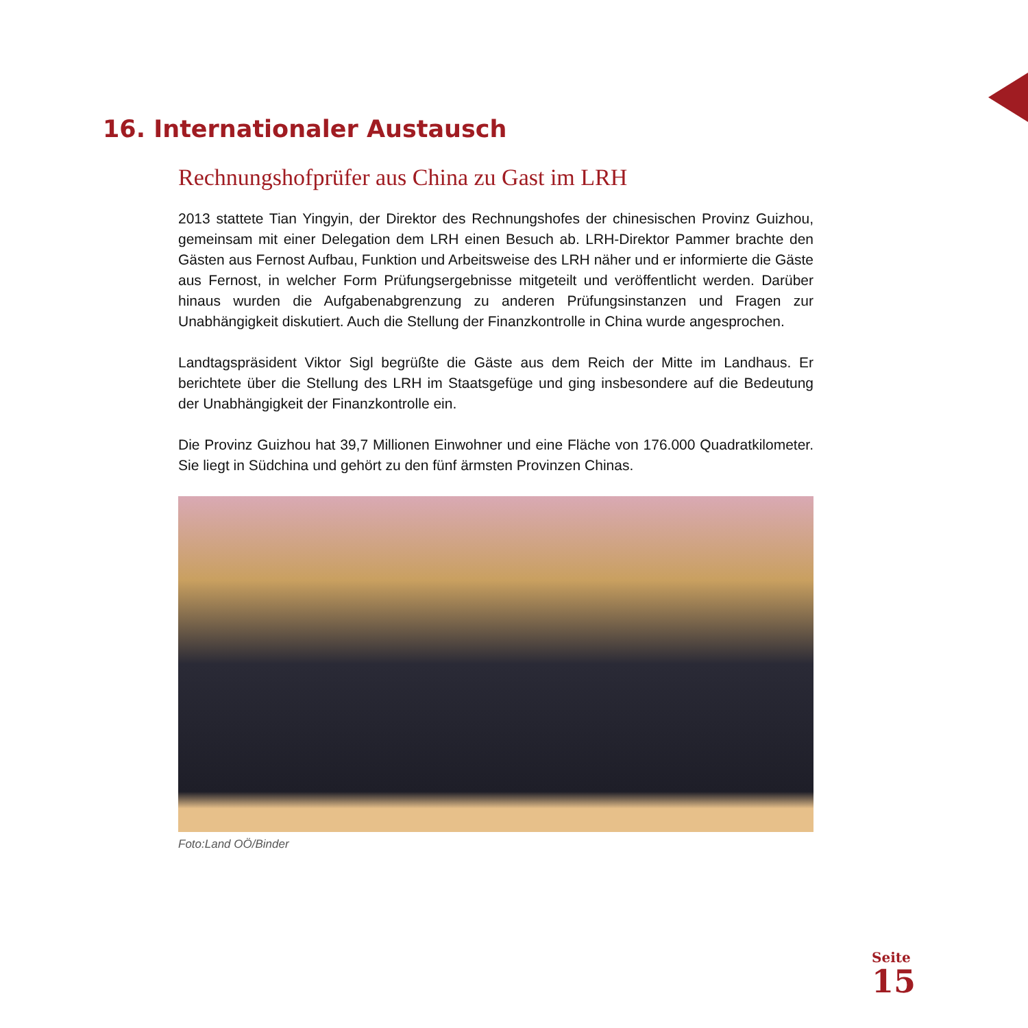16. Internationaler Austausch
Rechnungshofprüfer aus China zu Gast im LRH
2013 stattete Tian Yingyin, der Direktor des Rechnungshofes der chinesischen Provinz Guizhou, gemeinsam mit einer Delegation dem LRH einen Besuch ab. LRH-Direktor Pammer brachte den Gästen aus Fernost Aufbau, Funktion und Arbeitsweise des LRH näher und er informierte die Gäste aus Fernost, in welcher Form Prüfungsergebnisse mitgeteilt und veröffentlicht werden. Darüber hinaus wurden die Aufgabenabgrenzung zu anderen Prüfungsinstanzen und Fragen zur Unabhängigkeit diskutiert. Auch die Stellung der Finanzkontrolle in China wurde angesprochen.
Landtagspräsident Viktor Sigl begrüßte die Gäste aus dem Reich der Mitte im Landhaus. Er berichtete über die Stellung des LRH im Staatsgefüge und ging insbesondere auf die Bedeutung der Unabhängigkeit der Finanzkontrolle ein.
Die Provinz Guizhou hat 39,7 Millionen Einwohner und eine Fläche von 176.000 Quadratkilometer. Sie liegt in Südchina und gehört zu den fünf ärmsten Provinzen Chinas.
Foto:Land OÖ/Binder
Seite
15